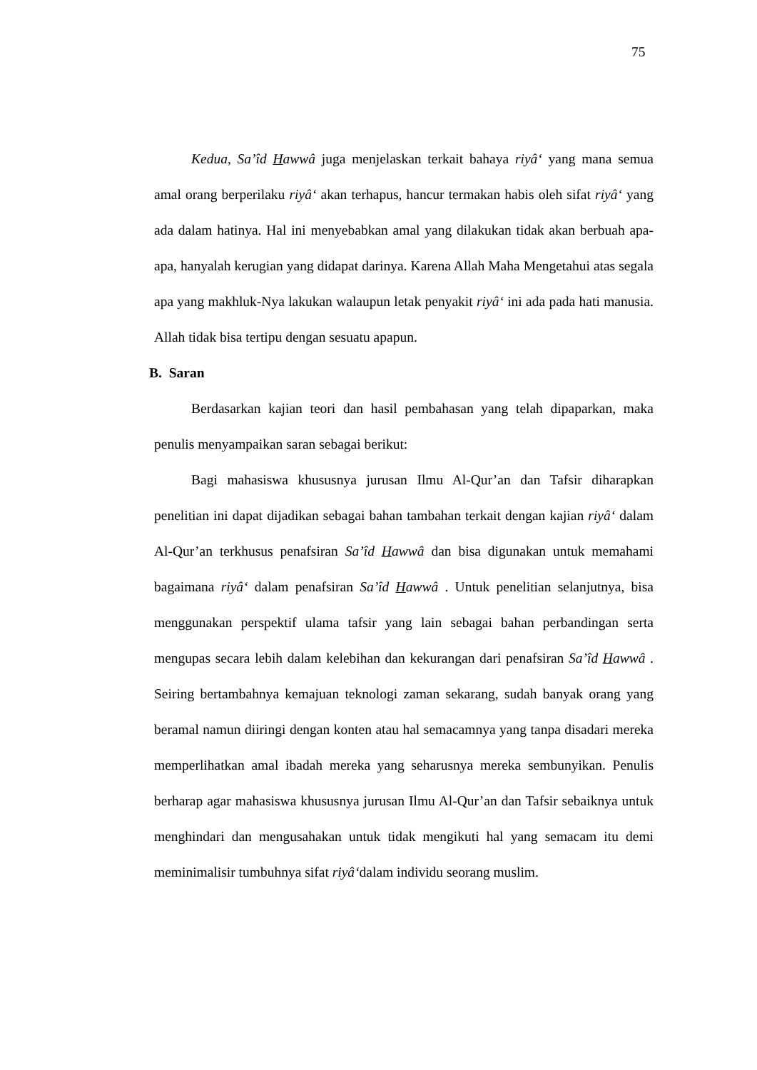75
Kedua, Sa’îd Hawwâ juga menjelaskan terkait bahaya riyâ‘ yang mana semua amal orang berperilaku riyâ‘ akan terhapus, hancur termakan habis oleh sifat riyâ‘ yang ada dalam hatinya. Hal ini menyebabkan amal yang dilakukan tidak akan berbuah apa-apa, hanyalah kerugian yang didapat darinya. Karena Allah Maha Mengetahui atas segala apa yang makhluk-Nya lakukan walaupun letak penyakit riyâ‘ ini ada pada hati manusia. Allah tidak bisa tertipu dengan sesuatu apapun.
B. Saran
Berdasarkan kajian teori dan hasil pembahasan yang telah dipaparkan, maka penulis menyampaikan saran sebagai berikut:
Bagi mahasiswa khususnya jurusan Ilmu Al-Qur’an dan Tafsir diharapkan penelitian ini dapat dijadikan sebagai bahan tambahan terkait dengan kajian riyâ‘ dalam Al-Qur’an terkhusus penafsiran Sa’îd Hawwâ dan bisa digunakan untuk memahami bagaimana riyâ‘ dalam penafsiran Sa’îd Hawwâ . Untuk penelitian selanjutnya, bisa menggunakan perspektif ulama tafsir yang lain sebagai bahan perbandingan serta mengupas secara lebih dalam kelebihan dan kekurangan dari penafsiran Sa’îd Hawwâ . Seiring bertambahnya kemajuan teknologi zaman sekarang, sudah banyak orang yang beramal namun diiringi dengan konten atau hal semacamnya yang tanpa disadari mereka memperlihatkan amal ibadah mereka yang seharusnya mereka sembunyikan. Penulis berharap agar mahasiswa khususnya jurusan Ilmu Al-Qur’an dan Tafsir sebaiknya untuk menghindari dan mengusahakan untuk tidak mengikuti hal yang semacam itu demi meminimalisir tumbuhnya sifat riyâ‘dalam individu seorang muslim.